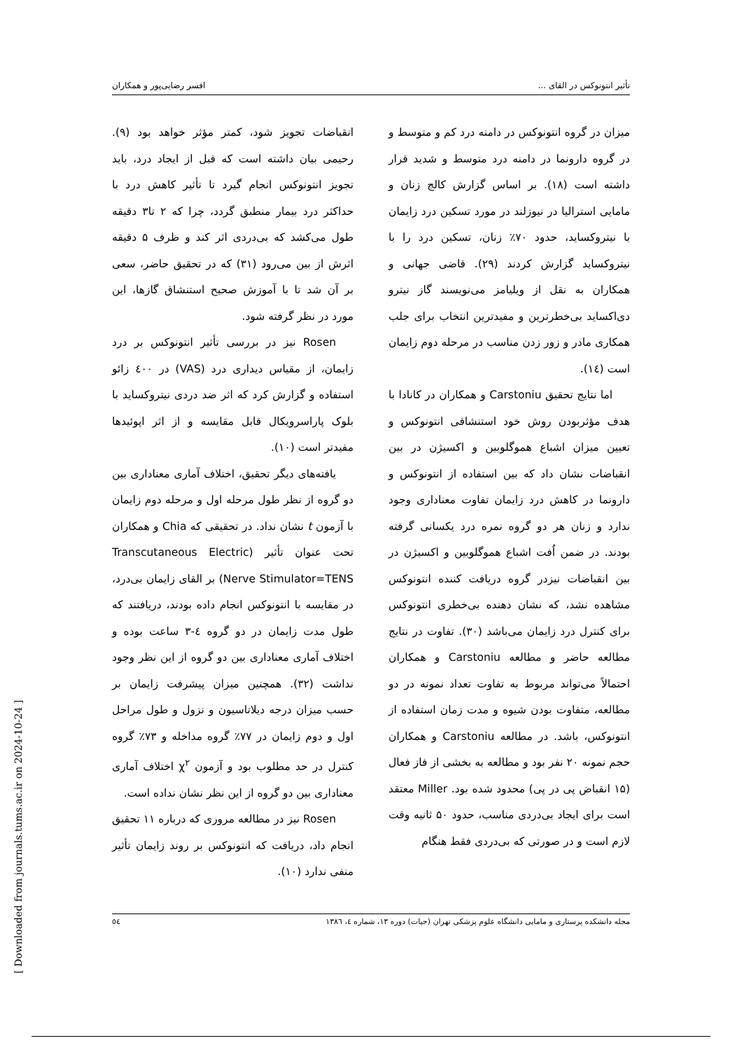تأثیر انتونوکس در القای ... افسر رضایی‌پور و همکاران
میزان در گروه انتونوکس در دامنه درد کم و متوسط و در گروه دارونما در دامنه درد متوسط و شدید قرار داشته است (۱۸). بر اساس گزارش کالج زنان و مامایی استرالیا در نیوزلند در مورد تسکین درد زایمان با نیتروکساید، حدود ۷۰٪ زنان، تسکین درد را با نیتروکساید گزارش کردند (۲۹). قاضی جهانی و همکاران به نقل از ویلیامز می‌نویسند گاز نیترو دی‌اکساید بی‌خطرترین و مفیدترین انتخاب برای جلب همکاری مادر و زور زدن مناسب در مرحله دوم زایمان است (۱٤).
اما نتایج تحقیق Carstoniu و همکاران در کانادا با هدف مؤثربودن روش خود استنشاقی انتونوکس و تعیین میزان اشباع هموگلوبین و اکسیژن در بین انقباضات نشان داد که بین استفاده از انتونوکس و دارونما در کاهش درد زایمان تفاوت معناداری وجود ندارد و زنان هر دو گروه نمره درد یکسانی گرفته بودند. در ضمن اُفت اشباع هموگلوبین و اکسیژن در بین انقباضات نیزدر گروه دریافت کننده انتونوکس مشاهده نشد، که نشان دهنده بی‌خطری انتونوکس برای کنترل درد زایمان می‌باشد (۳۰). تفاوت در نتایج مطالعه حاضر و مطالعه Carstoniu و همکاران احتمالاً می‌تواند مربوط به تفاوت تعداد نمونه در دو مطالعه، متفاوت بودن شیوه و مدت زمان استفاده از انتونوکس، باشد. در مطالعه Carstoniu و همکاران حجم نمونه ۲۰ نفر بود و مطالعه به بخشی از فاز فعال (۱۵ انقباض پی در پی) محدود شده بود. Miller معتقد است برای ایجاد بی‌دردی مناسب، حدود ۵۰ ثانیه وقت لازم است و در صورتی که بی‌دردی فقط هنگام
انقباضات تجویز شود، کمتر مؤثر خواهد بود (۹). رحیمی بیان داشته است که قبل از ایجاد درد، باید تجویز انتونوکس انجام گیرد تا تأثیر کاهش درد با حداکثر درد بیمار منطبق گردد، چرا که ۲ تا۳ دقیقه طول می‌کشد که بی‌دردی اثر کند و ظرف ۵ دقیقه اثرش از بین می‌رود (۳۱) که در تحقیق حاضر، سعی بر آن شد تا با آموزش صحیح استنشاق گازها، این مورد در نظر گرفته شود.
Rosen نیز در بررسی تأثیر انتونوکس بر درد زایمان، از مقیاس دیداری درد (VAS) در ٤۰۰ زائو استفاده و گزارش کرد که اثر ضد دردی نیتروکساید با بلوک پاراسرویکال قابل مقایسه و از اثر اپوئیدها مفیدتر است (۱۰).
یافته‌های دیگر تحقیق، اختلاف آماری معناداری بین دو گروه از نظر طول مرحله اول و مرحله دوم زایمان با آزمون t نشان نداد. در تحقیقی که Chia و همکاران تحت عنوان تأثیر (Transcutaneous Electric Nerve Stimulator=TENS) بر القای زایمان بی‌درد، در مقایسه با انتونوکس انجام داده بودند، دریافتند که طول مدت زایمان در دو گروه ٤-۳ ساعت بوده و اختلاف آماری معناداری بین دو گروه از این نظر وجود نداشت (۳۲). همچنین میزان پیشرفت زایمان بر حسب میزان درجه دیلاتاسیون و نزول و طول مراحل اول و دوم زایمان در ۷۷٪ گروه مداخله و ۷۳٪ گروه کنترل در حد مطلوب بود و آزمون χ<sup>۲</sup> اختلاف آماری معناداری بین دو گروه از این نظر نشان نداده است.
Rosen نیز در مطالعه مروری که درباره ۱۱ تحقیق انجام داد، دریافت که انتونوکس بر روند زایمان تأثیر منفی ندارد (۱۰).
مجله دانشکده پرستاری و مامایی دانشگاه علوم پزشکی تهران (حیات) دوره ۱۳، شماره ٤، ۱۳۸٦ ٥٤
[ Downloaded from journals.tums.ac.ir on 2024-10-24 ]